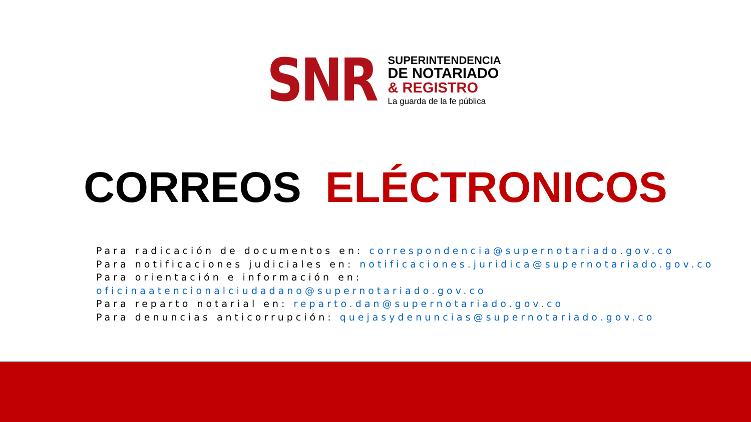SNR
SUPERINTENDENCIA
DE NOTARIADO
& REGISTRO
La guarda de la fe pública
CORREOS ELÉCTRONICOS
Para radicación de documentos en: correspondencia@supernotariado.gov.co
Para notificaciones judiciales en: notificaciones.juridica@supernotariado.gov.co
Para orientación e información en: oficinaatencionalciudadano@supernotariado.gov.co
Para reparto notarial en: reparto.dan@supernotariado.gov.co
Para denuncias anticorrupción: quejasydenuncias@supernotariado.gov.co